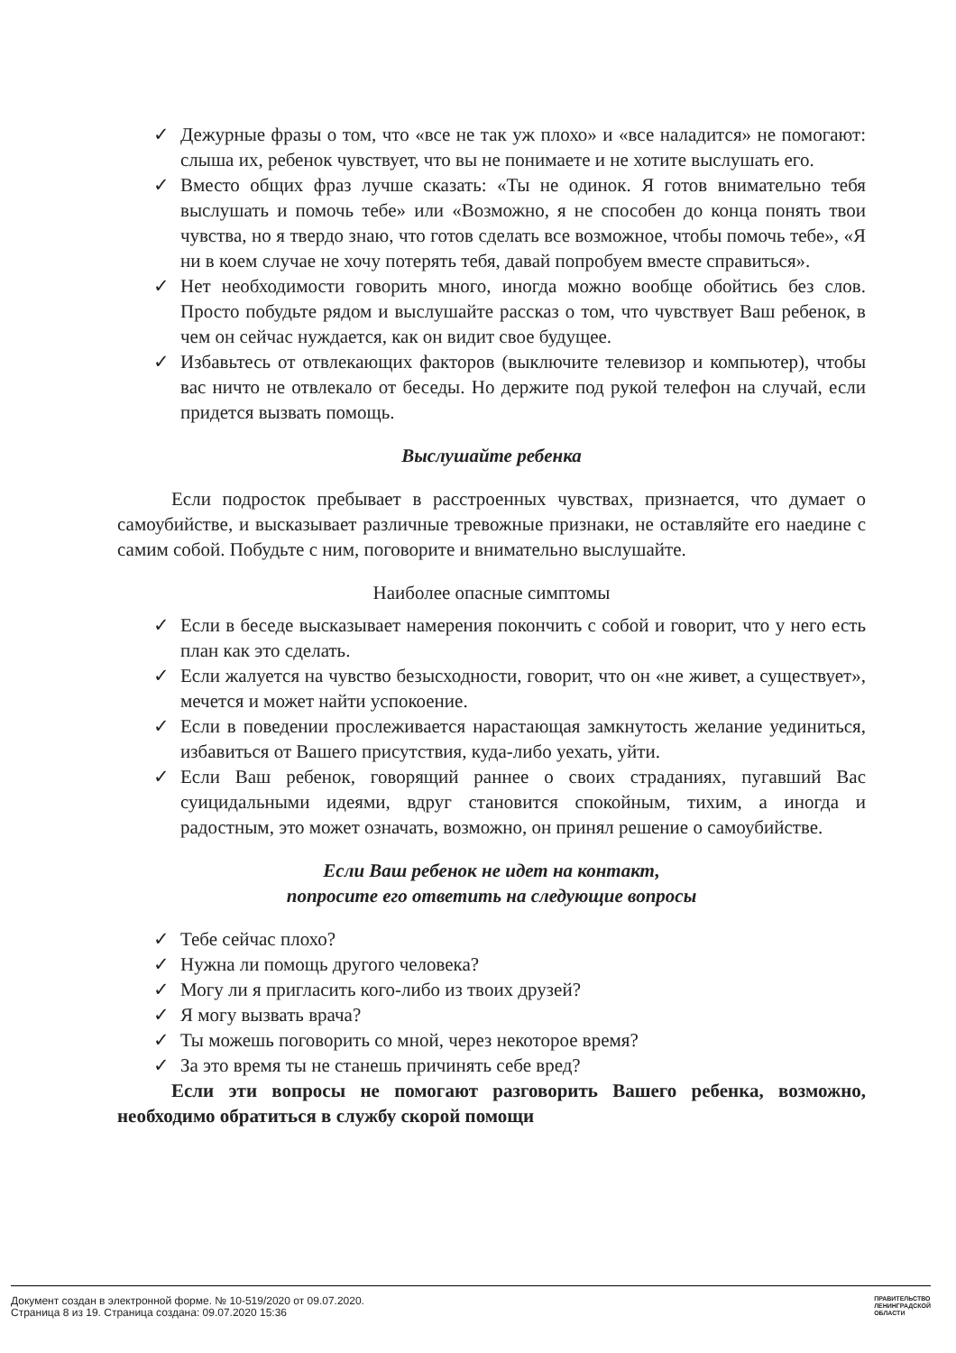✓ Дежурные фразы о том, что «все не так уж плохо» и «все наладится» не помогают: слыша их, ребенок чувствует, что вы не понимаете и не хотите выслушать его.
✓ Вместо общих фраз лучше сказать: «Ты не одинок. Я готов внимательно тебя выслушать и помочь тебе» или «Возможно, я не способен до конца понять твои чувства, но я твердо знаю, что готов сделать все возможное, чтобы помочь тебе», «Я ни в коем случае не хочу потерять тебя, давай попробуем вместе справиться».
✓ Нет необходимости говорить много, иногда можно вообще обойтись без слов. Просто побудьте рядом и выслушайте рассказ о том, что чувствует Ваш ребенок, в чем он сейчас нуждается, как он видит свое будущее.
✓ Избавьтесь от отвлекающих факторов (выключите телевизор и компьютер), чтобы вас ничто не отвлекало от беседы. Но держите под рукой телефон на случай, если придется вызвать помощь.
Выслушайте ребенка
Если подросток пребывает в расстроенных чувствах, признается, что думает о самоубийстве, и высказывает различные тревожные признаки, не оставляйте его наедине с самим собой. Побудьте с ним, поговорите и внимательно выслушайте.
Наиболее опасные симптомы
✓ Если в беседе высказывает намерения покончить с собой и говорит, что у него есть план как это сделать.
✓ Если жалуется на чувство безысходности, говорит, что он «не живет, а существует», мечется и может найти успокоение.
✓ Если в поведении прослеживается нарастающая замкнутость желание уединиться, избавиться от Вашего присутствия, куда-либо уехать, уйти.
✓ Если Ваш ребенок, говорящий раннее о своих страданиях, пугавший Вас суицидальными идеями, вдруг становится спокойным, тихим, а иногда и радостным, это может означать, возможно, он принял решение о самоубийстве.
Если Ваш ребенок не идет на контакт,
попросите его ответить на следующие вопросы
✓ Тебе сейчас плохо?
✓ Нужна ли помощь другого человека?
✓ Могу ли я пригласить кого-либо из твоих друзей?
✓ Я могу вызвать врача?
✓ Ты можешь поговорить со мной, через некоторое время?
✓ За это время ты не станешь причинять себе вред?
Если эти вопросы не помогают разговорить Вашего ребенка, возможно, необходимо обратиться в службу скорой помощи
Документ создан в электронной форме. № 10-519/2020 от 09.07.2020.
Страница 8 из 19. Страница создана: 09.07.2020 15:36
ПРАВИТЕЛЬСТВО
ЛЕНИНГРАДСКОЙ
ОБЛАСТИ